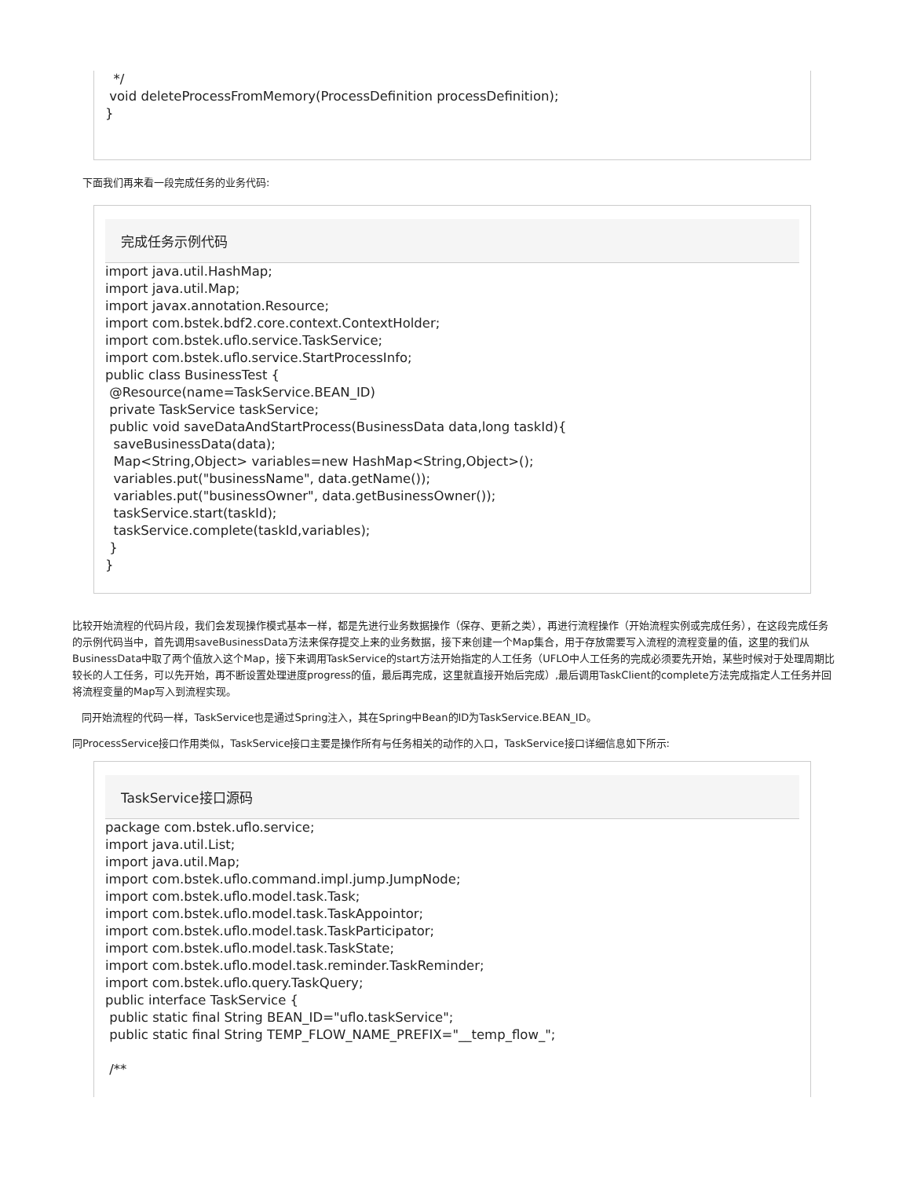*/ void deleteProcessFromMemory(ProcessDefinition processDefinition); }
下面我们再来看一段完成任务的业务代码:
完成任务示例代码
import java.util.HashMap; import java.util.Map; import javax.annotation.Resource; import com.bstek.bdf2.core.context.ContextHolder; import com.bstek.uflo.service.TaskService; import com.bstek.uflo.service.StartProcessInfo; public class BusinessTest { @Resource(name=TaskService.BEAN_ID) private TaskService taskService; public void saveDataAndStartProcess(BusinessData data,long taskId){ saveBusinessData(data); Map<String,Object> variables=new HashMap<String,Object>(); variables.put("businessName", data.getName()); variables.put("businessOwner", data.getBusinessOwner()); taskService.start(taskId); taskService.complete(taskId,variables); } }
比较开始流程的代码片段，我们会发现操作模式基本一样，都是先进行业务数据操作（保存、更新之类），再进行流程操作（开始流程实例或完成任务），在这段完成任务的示例代码当中，首先调用saveBusinessData方法来保存提交上来的业务数据，接下来创建一个Map集合，用于存放需要写入流程的流程变量的值，这里的我们从BusinessData中取了两个值放入这个Map，接下来调用TaskService的start方法开始指定的人工任务（UFLO中人工任务的完成必须要先开始，某些时候对于处理周期比较长的人工任务，可以先开始，再不断设置处理进度progress的值，最后再完成，这里就直接开始后完成）,最后调用TaskClient的complete方法完成指定人工任务并回将流程变量的Map写入到流程实现。
同开始流程的代码一样，TaskService也是通过Spring注入，其在Spring中Bean的ID为TaskService.BEAN_ID。
同ProcessService接口作用类似，TaskService接口主要是操作所有与任务相关的动作的入口，TaskService接口详细信息如下所示:
TaskService接口源码
package com.bstek.uflo.service; import java.util.List; import java.util.Map; import com.bstek.uflo.command.impl.jump.JumpNode; import com.bstek.uflo.model.task.Task; import com.bstek.uflo.model.task.TaskAppointor; import com.bstek.uflo.model.task.TaskParticipator; import com.bstek.uflo.model.task.TaskState; import com.bstek.uflo.model.task.reminder.TaskReminder; import com.bstek.uflo.query.TaskQuery; public interface TaskService { public static final String BEAN_ID="uflo.taskService"; public static final String TEMP_FLOW_NAME_PREFIX="__temp_flow_"; /**